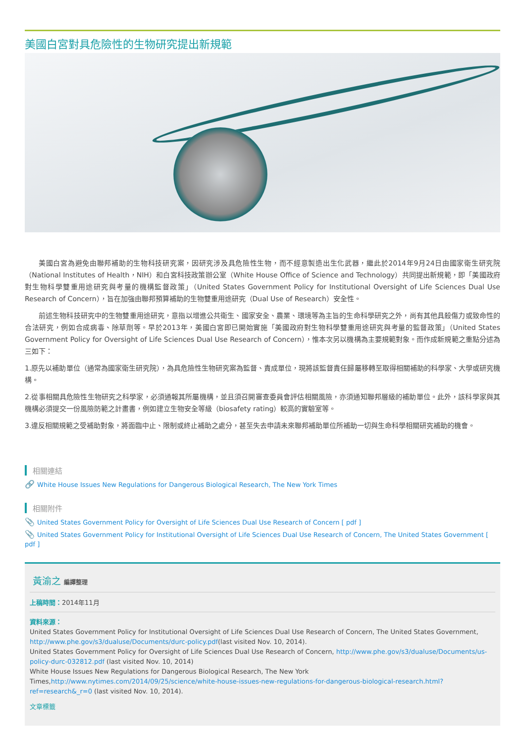美國白宮對具危險性的生物研究提出新規範
美國白宮為避免由聯邦補助的生物科技研究案，因研究涉及具危險性生物，而不經意製造出生化武器，繼此於2014年9月24日由國家衛生研究院（National Institutes of Health，NIH）和白宮科技政策辦公室（White House Office of Science and Technology）共同提出新規範，即「美國政府對生物科學雙重用途研究與考量的機構監督政策」（United States Government Policy for Institutional Oversight of Life Sciences Dual Use Research of Concern），旨在加強由聯邦預算補助的生物雙重用途研究（Dual Use of Research）安全性。
前述生物科技研究中的生物雙重用途研究，意指以增進公共衛生、國家安全、農業、環境等為主旨的生命科學研究之外，尚有其他具殺傷力或致命性的合法研究，例如合成病毒、除草劑等。早於2013年，美國白宮即已開始實施「美國政府對生物科學雙重用途研究與考量的監督政策」（United States Government Policy for Oversight of Life Sciences Dual Use Research of Concern），惟本次另以機構為主要規範對象。而作成新規範之重點分述為三如下：
1.原先以補助單位（通常為國家衛生研究院），為具危險性生物研究案為監督、責成單位，現將該監督責任歸屬移轉至取得相關補助的科學家、大學或研究機構。
2.從事相關具危險性生物研究之科學家，必須通報其所屬機構，並且須召開審查委員會評估相關風險，亦須通知聯邦層級的補助單位。此外，該科學家與其機構必須提交一份風險防範之計畫書，例如建立生物安全等級（biosafety rating）較高的實驗室等。
3.違反相關規範之受補助對象，將面臨中止、限制或終止補助之處分，甚至失去申請未來聯邦補助單位所補助一切與生命科學相關研究補助的機會。
相關連結
🔗 White House Issues New Regulations for Dangerous Biological Research, The New York Times
相關附件
📎 United States Government Policy for Oversight of Life Sciences Dual Use Research of Concern [ pdf ]
📎 United States Government Policy for Institutional Oversight of Life Sciences Dual Use Research of Concern, The United States Government [ pdf ]
黃渝之 編譯整理
上稿時間：2014年11月
資料來源：
United States Government Policy for Institutional Oversight of Life Sciences Dual Use Research of Concern, The United States Government, http://www.phe.gov/s3/dualuse/Documents/durc-policy.pdf(last visited Nov. 10, 2014).
United States Government Policy for Oversight of Life Sciences Dual Use Research of Concern, http://www.phe.gov/s3/dualuse/Documents/us-policy-durc-032812.pdf (last visited Nov. 10, 2014)
White House Issues New Regulations for Dangerous Biological Research, The New York Times,http://www.nytimes.com/2014/09/25/science/white-house-issues-new-regulations-for-dangerous-biological-research.html?ref=research&_r=0 (last visited Nov. 10, 2014).
文章標籤